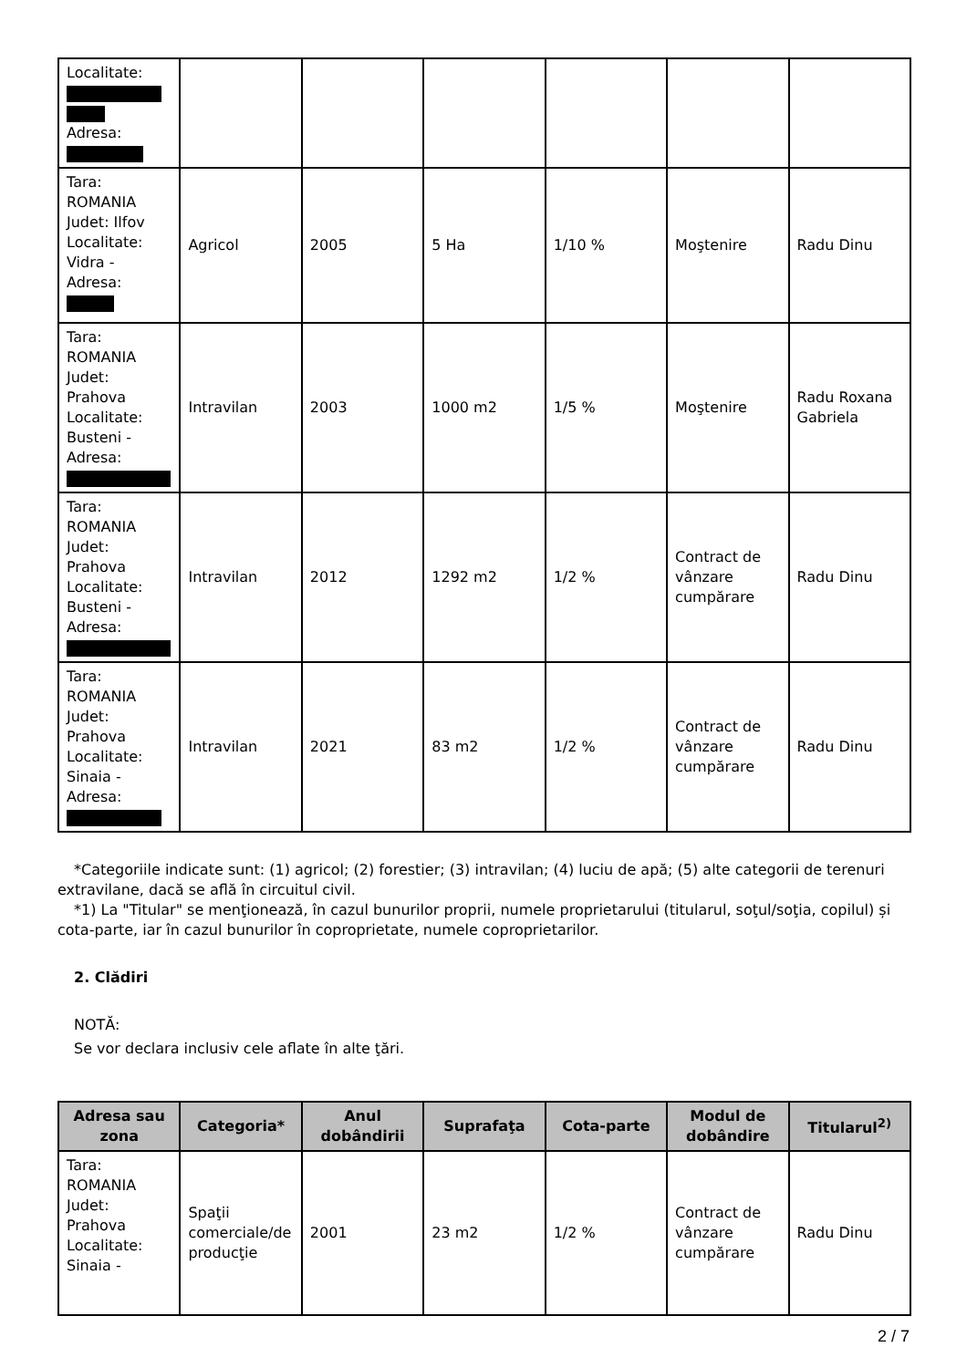| Localitate: Adresa: | | | | | | |
| Tara: ROMANIA Judet: Ilfov Localitate: Vidra - Adresa: | Agricol | 2005 | 5 Ha | 1/10 % | Moştenire | Radu Dinu |
| Tara: ROMANIA Judet: Prahova Localitate: Busteni - Adresa: | Intravilan | 2003 | 1000 m2 | 1/5 % | Moştenire | Radu Roxana Gabriela |
| Tara: ROMANIA Judet: Prahova Localitate: Busteni - Adresa: | Intravilan | 2012 | 1292 m2 | 1/2 % | Contract de vânzare cumpărare | Radu Dinu |
| Tara: ROMANIA Judet: Prahova Localitate: Sinaia - Adresa: | Intravilan | 2021 | 83 m2 | 1/2 % | Contract de vânzare cumpărare | Radu Dinu |
*Categoriile indicate sunt: (1) agricol; (2) forestier; (3) intravilan; (4) luciu de apă; (5) alte categorii de terenuri extravilane, dacă se află în circuitul civil.
*1) La "Titular" se menţionează, în cazul bunurilor proprii, numele proprietarului (titularul, soţul/soţia, copilul) și cota-parte, iar în cazul bunurilor în coproprietate, numele coproprietarilor.
2. Clădiri
NOTĂ:
Se vor declara inclusiv cele aflate în alte ţări.
| Adresa sau zona | Categoria* | Anul dobândirii | Suprafaţa | Cota-parte | Modul de dobândire | Titularul<sup>2)</sup> |
| --- | --- | --- | --- | --- | --- | --- |
| Tara: ROMANIA Judet: Prahova Localitate: Sinaia - | Spaţii comerciale/de producţie | 2001 | 23 m2 | 1/2 % | Contract de vânzare cumpărare | Radu Dinu |
2 / 7